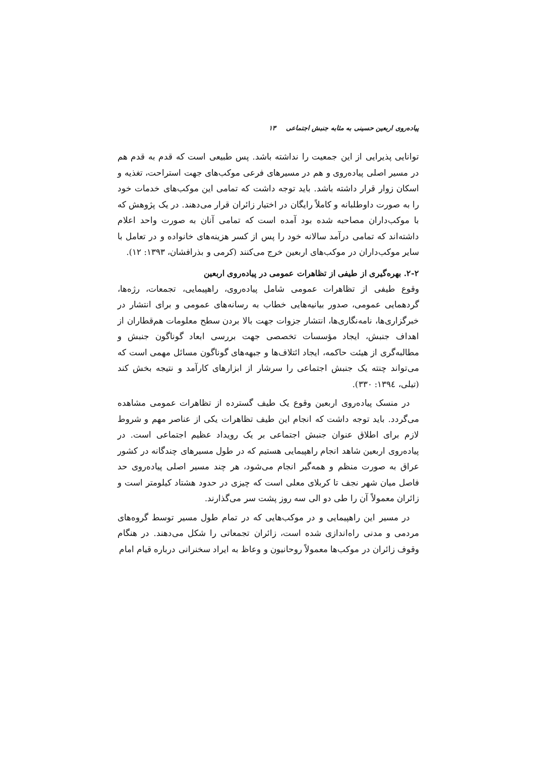پیاده‌روی اربعین حسینی به مثابه جنبش اجتماعی ۱۳
توانایی پذیرایی از این جمعیت را نداشته باشد. پس طبیعی است که قدم به قدم هم در مسیر اصلی پیاده‌روی و هم در مسیرهای فرعی موکب‌های جهت استراحت، تغذیه و اسکان زوار قرار داشته باشد. باید توجه داشت که تمامی این موکب‌های خدمات خود را به صورت داوطلبانه و کاملاً رایگان در اختیار زائران قرار می‌دهند. در یک پژوهش که با موکب‌داران مصاحبه شده بود آمده است که تمامی آنان به صورت واحد اعلام داشته‌اند که تمامی درآمد سالانه خود را پس از کسر هزینه‌های خانواده و در تعامل با سایر موکب‌داران در موکب‌های اربعین خرج می‌کنند (کرمی و بذرافشان، ۱۳۹۳: ۱۲).
۲-۲. بهره‌گیری از طیفی از تظاهرات عمومی در پیاده‌روی اربعین
وقوع طیفی از تظاهرات عمومی شامل پیاده‌روی، راهپیمایی، تجمعات، رژه‌ها، گردهمایی عمومی، صدور بیانیه‌هایی خطاب به رسانه‌های عمومی و برای انتشار در خبرگزاری‌ها، نامه‌نگاری‌ها، انتشار جزوات جهت بالا بردن سطح معلومات هم‌قطاران از اهداف جنبش، ایجاد مؤسسات تخصصی جهت بررسی ابعاد گوناگون جنبش و مطالبه‌گری از هیئت حاکمه، ایجاد ائتلاف‌ها و جبهه‌های گوناگون مسائل مهمی است که می‌تواند چنته یک جنبش اجتماعی را سرشار از ابزارهای کارآمد و نتیجه بخش کند (تیلی، ۱۳۹٤: ۳۳۰).
در منسک پیاده‌روی اربعین وقوع یک طیف گسترده از تظاهرات عمومی مشاهده می‌گردد. باید توجه داشت که انجام این طیف تظاهرات یکی از عناصر مهم و شروط لازم برای اطلاق عنوان جنبش اجتماعی بر یک رویداد عظیم اجتماعی است. در پیاده‌روی اربعین شاهد انجام راهپیمایی هستیم که در طول مسیرهای چندگانه در کشور عراق به صورت منظم و همه‌گیر انجام می‌شود، هر چند مسیر اصلی پیاده‌روی حد فاصل میان شهر نجف تا کربلای معلی است که چیزی در حدود هشتاد کیلومتر است و زائران معمولاً آن را طی دو الی سه روز پشت سر می‌گذارند.
در مسیر این راهپیمایی و در موکب‌هایی که در تمام طول مسیر توسط گروه‌های مردمی و مدنی راه‌اندازی شده است، زائران تجمعاتی را شکل می‌دهند. در هنگام وقوف زائران در موکب‌ها معمولاً روحانیون و وعاظ به ایراد سخنرانی درباره قیام امام